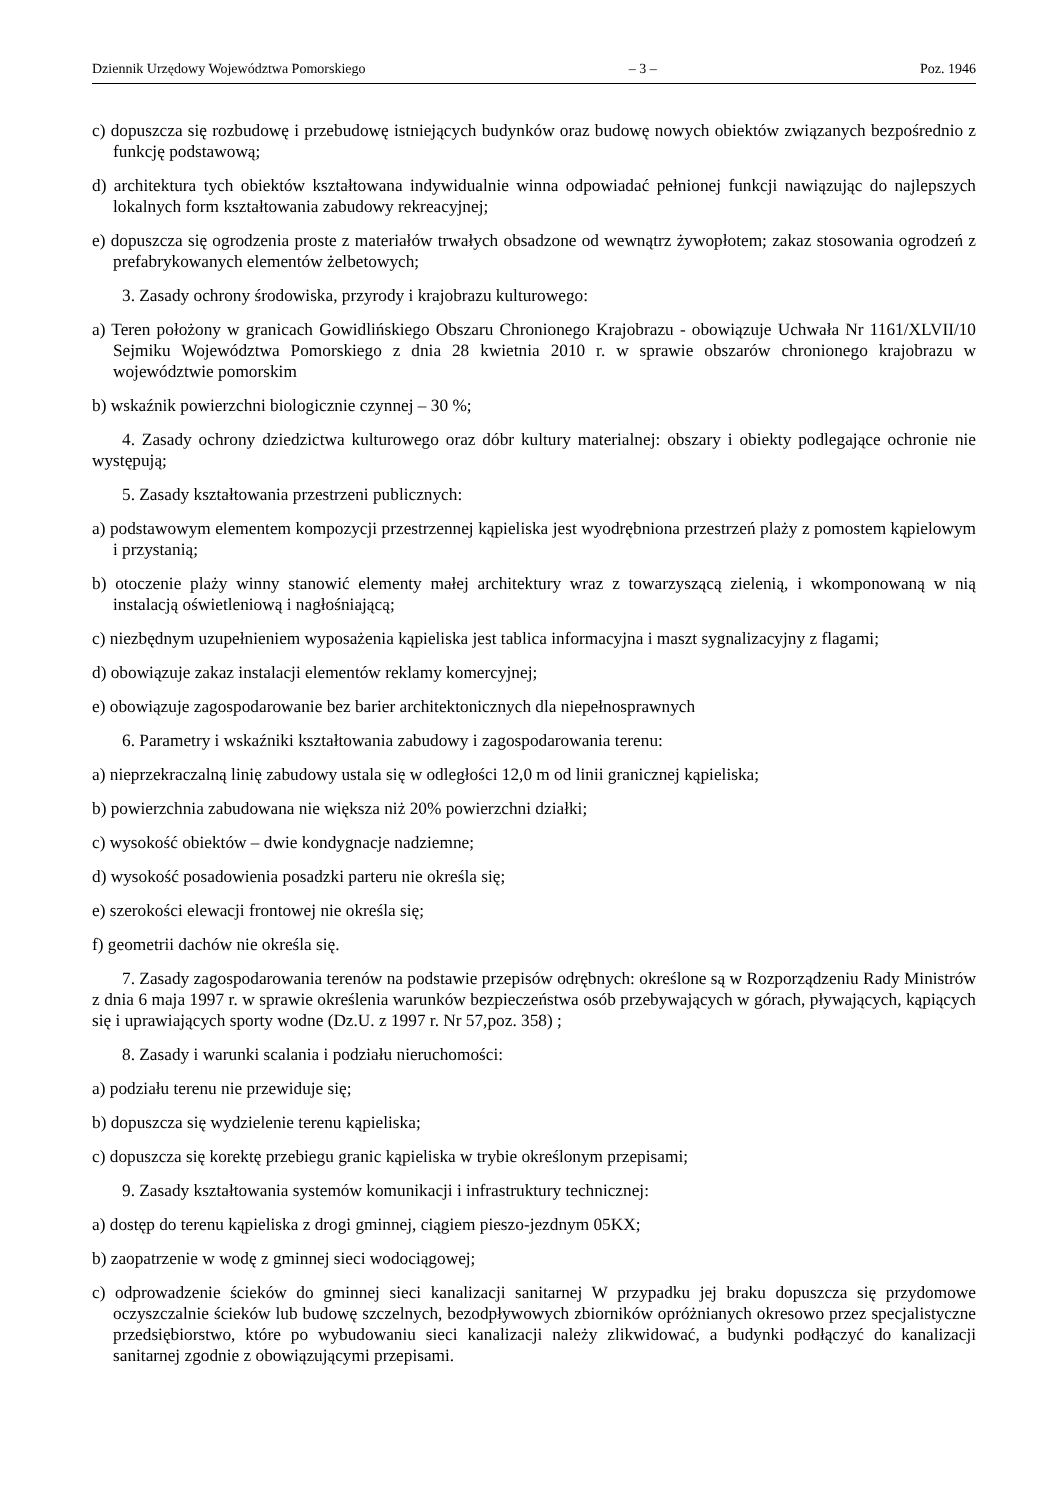Dziennik Urzędowy Województwa Pomorskiego – 3 – Poz. 1946
c) dopuszcza się rozbudowę i przebudowę istniejących budynków oraz budowę nowych obiektów związanych bezpośrednio z funkcję podstawową;
d) architektura tych obiektów kształtowana indywidualnie winna odpowiadać pełnionej funkcji nawiązując do najlepszych lokalnych form kształtowania zabudowy rekreacyjnej;
e) dopuszcza się ogrodzenia proste z materiałów trwałych obsadzone od wewnątrz żywopłotem; zakaz stosowania ogrodzeń z prefabrykowanych elementów żelbetowych;
3. Zasady ochrony środowiska, przyrody i krajobrazu kulturowego:
a) Teren położony w granicach Gowidlińskiego Obszaru Chronionego Krajobrazu - obowiązuje Uchwała Nr 1161/XLVII/10 Sejmiku Województwa Pomorskiego z dnia 28 kwietnia 2010 r. w sprawie obszarów chronionego krajobrazu w województwie pomorskim
b) wskaźnik powierzchni biologicznie czynnej – 30 %;
4. Zasady ochrony dziedzictwa kulturowego oraz dóbr kultury materialnej: obszary i obiekty podlegające ochronie nie występują;
5. Zasady kształtowania przestrzeni publicznych:
a) podstawowym elementem kompozycji przestrzennej kąpieliska jest wyodrębniona przestrzeń plaży z pomostem kąpielowym i przystanią;
b) otoczenie plaży winny stanowić elementy małej architektury wraz z towarzyszącą zielenią, i wkomponowaną w nią instalacją oświetleniową i nagłośniającą;
c) niezbędnym uzupełnieniem wyposażenia kąpieliska jest tablica informacyjna i maszt sygnalizacyjny z flagami;
d) obowiązuje zakaz instalacji elementów reklamy komercyjnej;
e) obowiązuje zagospodarowanie bez barier architektonicznych dla niepełnosprawnych
6. Parametry i wskaźniki kształtowania zabudowy i zagospodarowania terenu:
a) nieprzekraczalną linię zabudowy ustala się w odległości 12,0 m od linii granicznej kąpieliska;
b) powierzchnia zabudowana nie większa niż 20% powierzchni działki;
c) wysokość obiektów – dwie kondygnacje nadziemne;
d) wysokość posadowienia posadzki parteru nie określa się;
e) szerokości elewacji frontowej nie określa się;
f) geometrii dachów nie określa się.
7. Zasady zagospodarowania terenów na podstawie przepisów odrębnych: określone są w Rozporządzeniu Rady Ministrów z dnia 6 maja 1997 r. w sprawie określenia warunków bezpieczeństwa osób przebywających w górach, pływających, kąpiących się i uprawiających sporty wodne (Dz.U. z 1997 r. Nr 57,poz. 358) ;
8. Zasady i warunki scalania i podziału nieruchomości:
a) podziału terenu nie przewiduje się;
b) dopuszcza się wydzielenie terenu kąpieliska;
c) dopuszcza się korektę przebiegu granic kąpieliska w trybie określonym przepisami;
9. Zasady kształtowania systemów komunikacji i infrastruktury technicznej:
a) dostęp do terenu kąpieliska z drogi gminnej, ciągiem pieszo-jezdnym 05KX;
b) zaopatrzenie w wodę z gminnej sieci wodociągowej;
c) odprowadzenie ścieków do gminnej sieci kanalizacji sanitarnej W przypadku jej braku dopuszcza się przydomowe oczyszczalnie ścieków lub budowę szczelnych, bezodpływowych zbiorników opróżnianych okresowo przez specjalistyczne przedsiębiorstwo, które po wybudowaniu sieci kanalizacji należy zlikwidować, a budynki podłączyć do kanalizacji sanitarnej zgodnie z obowiązującymi przepisami.